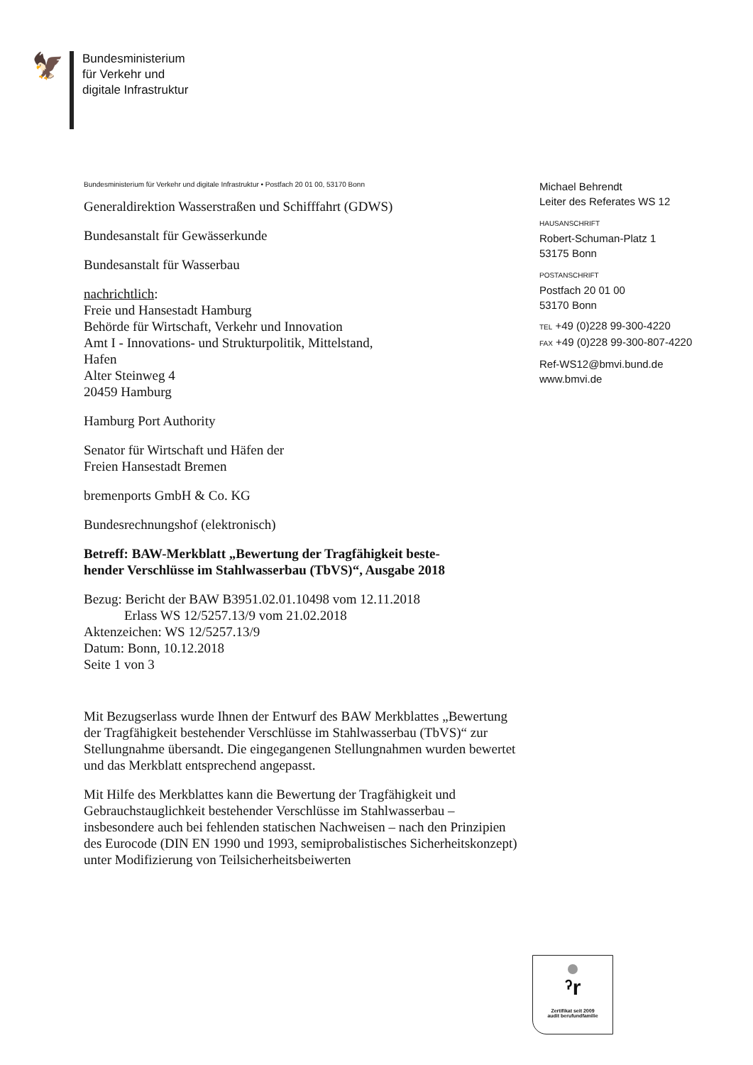🦅
Bundesministerium
für Verkehr und
digitale Infrastruktur
Bundesministerium für Verkehr und digitale Infrastruktur • Postfach 20 01 00, 53170 Bonn
Generaldirektion Wasserstraßen und Schifffahrt (GDWS)
Bundesanstalt für Gewässerkunde
Bundesanstalt für Wasserbau
nachrichtlich:
Freie und Hansestadt Hamburg
Behörde für Wirtschaft, Verkehr und Innovation
Amt I - Innovations- und Strukturpolitik, Mittelstand,
Hafen
Alter Steinweg 4
20459 Hamburg
Hamburg Port Authority
Senator für Wirtschaft und Häfen der
Freien Hansestadt Bremen
bremenports GmbH & Co. KG
Bundesrechnungshof (elektronisch)
Betreff: BAW-Merkblatt „Bewertung der Tragfähigkeit beste-
hender Verschlüsse im Stahlwasserbau (TbVS)“, Ausgabe 2018
Bezug: Bericht der BAW B3951.02.01.10498 vom 12.11.2018
Erlass WS 12/5257.13/9 vom 21.02.2018
Aktenzeichen: WS 12/5257.13/9
Datum: Bonn, 10.12.2018
Seite 1 von 3
Mit Bezugserlass wurde Ihnen der Entwurf des BAW Merkblattes „Bewertung der Tragfähigkeit bestehender Verschlüsse im Stahlwasserbau (TbVS)“ zur Stellungnahme übersandt. Die eingegangenen Stellungnahmen wurden bewertet und das Merkblatt entsprechend angepasst.
Mit Hilfe des Merkblattes kann die Bewertung der Tragfähigkeit und Gebrauchstauglichkeit bestehender Verschlüsse im Stahlwasserbau – insbesondere auch bei fehlenden statischen Nachweisen – nach den Prinzipien des Eurocode (DIN EN 1990 und 1993, semiprobalistisches Sicherheitskonzept) unter Modifizierung von Teilsicherheitsbeiwerten
Michael Behrendt
Leiter des Referates WS 12
HAUSANSCHRIFT
Robert-Schuman-Platz 1
53175 Bonn
POSTANSCHRIFT
Postfach 20 01 00
53170 Bonn
TEL +49 (0)228 99-300-4220
FAX +49 (0)228 99-300-807-4220
Ref-WS12@bmvi.bund.de
www.bmvi.de
ˀr
Zertifikat seit 2009
audit berufundfamilie